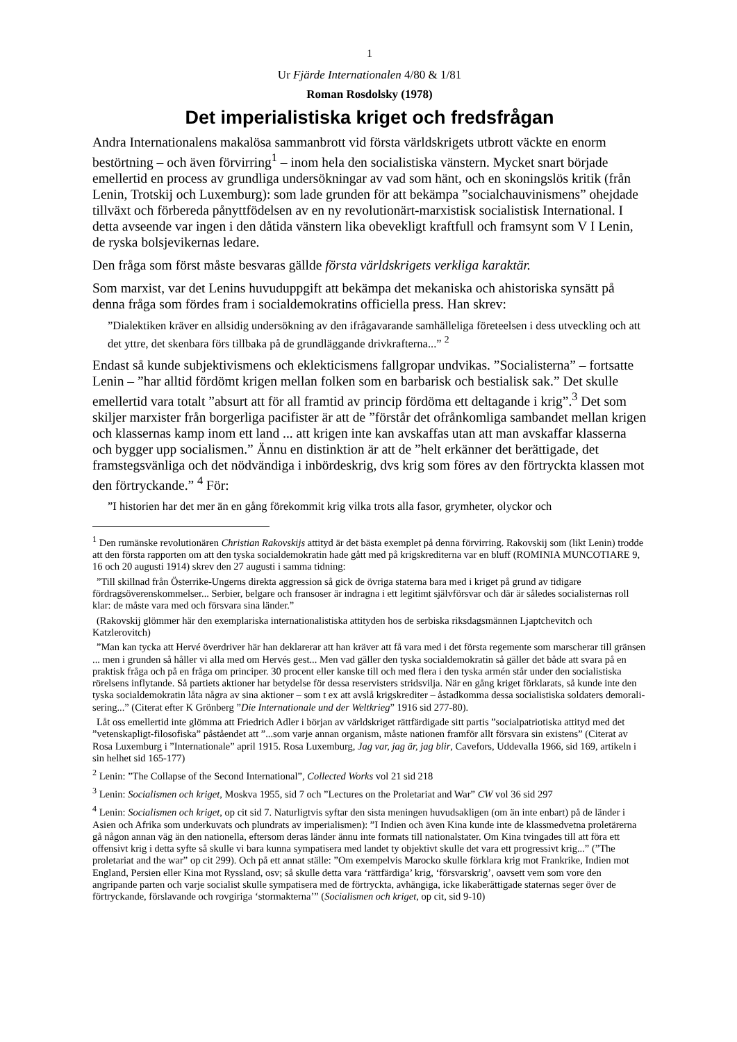1
Ur Fjärde Internationalen 4/80 & 1/81
Roman Rosdolsky (1978)
Det imperialistiska kriget och fredsfrågan
Andra Internationalens makalösa sammanbrott vid första världskrigets utbrott väckte en enorm bestörtning – och även förvirring<sup>1</sup> – inom hela den socialistiska vänstern. Mycket snart började emellertid en process av grundliga undersökningar av vad som hänt, och en skoningslös kritik (från Lenin, Trotskij och Luxemburg): som lade grunden för att bekämpa ”socialchauvinis­mens” ohejdade tillväxt och förbereda pånyttfödelsen av en ny revolutionärt-marxistisk socia­listisk International. I detta avseende var ingen i den dåtida vänstern lika obevekligt kraftfull och framsynt som V I Lenin, de ryska bolsjevikernas ledare.
Den fråga som först måste besvaras gällde första världskrigets verkliga karaktär.
Som marxist, var det Lenins huvuduppgift att bekämpa det mekaniska och ahistoriska synsätt på denna fråga som fördes fram i socialdemokratins officiella press. Han skrev:
”Dialektiken kräver en allsidig undersökning av den ifrågavarande samhälleliga företeelsen i dess utveckling och att det yttre, det skenbara förs tillbaka på de grundläggande drivkrafterna...” <sup>2</sup>
Endast så kunde subjektivismens och eklekticismens fallgropar undvikas. ”Socialisterna” – fortsatte Lenin – ”har alltid fördömt krigen mellan folken som en barbarisk och bestialisk sak.” Det skulle emellertid vara totalt ”absurt att för all framtid av princip fördöma ett deltagande i krig”.<sup>3</sup> Det som skiljer marxister från borgerliga pacifister är att de ”förstår det ofrånkomliga sambandet mellan krigen och klassernas kamp inom ett land ... att krigen inte kan avskaffas utan att man avskaffar klasserna och bygger upp socialismen.” Ännu en distinktion är att de ”helt erkänner det berättigade, det framstegsvänliga och det nödvändiga i inbördeskrig, dvs krig som föres av den förtryckta klassen mot den förtryckande.” <sup>4</sup> För:
”I historien har det mer än en gång förekommit krig vilka trots alla fasor, grymheter, olyckor och
<sup>1</sup> Den rumänske revolutionären Christian Rakovskijs attityd är det bästa exemplet på denna förvirring. Rakovskij som (likt Lenin) trodde att den första rapporten om att den tyska socialdemokratin hade gått med på krigskrediter­na var en bluff (ROMINIA MUNCOTIARE 9, 16 och 20 augusti 1914) skrev den 27 augusti i samma tidning:
”Till skillnad från Österrike-Ungerns direkta aggression så gick de övriga staterna bara med i kriget på grund av tidigare fördragsöverenskommelser... Serbier, belgare och fransoser är indragna i ett legitimt självförsvar och där är således socialisternas roll klar: de måste vara med och försvara sina länder.”
(Rakovskij glömmer här den exemplariska internationalistiska attityden hos de serbiska riksdagsmännen Ljaptchevitch och Katzlerovitch)
”Man kan tycka att Hervé överdriver här han deklarerar att han kräver att få vara med i det första regemente som marscherar till gränsen ... men i grunden så håller vi alla med om Hervés gest... Men vad gäller den tyska social­demokratin så gäller det både att svara på en praktisk fråga och på en fråga om principer. 30 procent eller kanske till och med flera i den tyska armén står under den socialistiska rörelsens inflytande. Så partiets aktioner har be­tydelse för dessa reservisters stridsvilja. När en gång kriget förklarats, så kunde inte den tyska socialdemokratin låta några av sina aktioner – som t ex att avslå krigskrediter – åstadkomma dessa socialistiska soldaters demorali­sering...” (Citerat efter K Grönberg ”Die Internationale und der Weltkrieg” 1916 sid 277-80).
Låt oss emellertid inte glömma att Friedrich Adler i början av världskriget rättfärdigade sitt partis ”social­patriotiska attityd med det ”vetenskapligt-filosofiska” påståendet att ”...som varje annan organism, måste nationen framför allt försvara sin existens” (Citerat av Rosa Luxemburg i ”Internationale” april 1915. Rosa Luxemburg, Jag var, jag är, jag blir, Cavefors, Uddevalla 1966, sid 169, artikeln i sin helhet sid 165-177)
<sup>2</sup> Lenin: ”The Collapse of the Second International”, Collected Works vol 21 sid 218
<sup>3</sup> Lenin: Socialismen och kriget, Moskva 1955, sid 7 och ”Lectures on the Proletariat and War” CW vol 36 sid 297
<sup>4</sup> Lenin: Socialismen och kriget, op cit sid 7. Naturligtvis syftar den sista meningen huvudsakligen (om än inte en­bart) på de länder i Asien och Afrika som underkuvats och plundrats av imperialismen): ”I Indien och även Kina kunde inte de klassmedvetna proletärerna gå någon annan väg än den nationella, eftersom deras länder ännu inte formats till nationalstater. Om Kina tvingades till att föra ett offensivt krig i detta syfte så skulle vi bara kunna sympatisera med landet ty objektivt skulle det vara ett progressivt krig...” (”The proletariat and the war” op cit 299). Och på ett annat ställe: ”Om exempelvis Marocko skulle förklara krig mot Frankrike, Indien mot England, Persien eller Kina mot Ryssland, osv; så skulle detta vara ‘rättfärdiga’ krig, ‘försvarskrig’, oavsett vem som vore den angripande parten och varje socialist skulle sympatisera med de förtryckta, avhängiga, icke likaberättigade staternas seger över de förtryckande, förslavande och rovgiriga ‘stormakterna’” (Socialismen och kriget, op cit, sid 9-10)